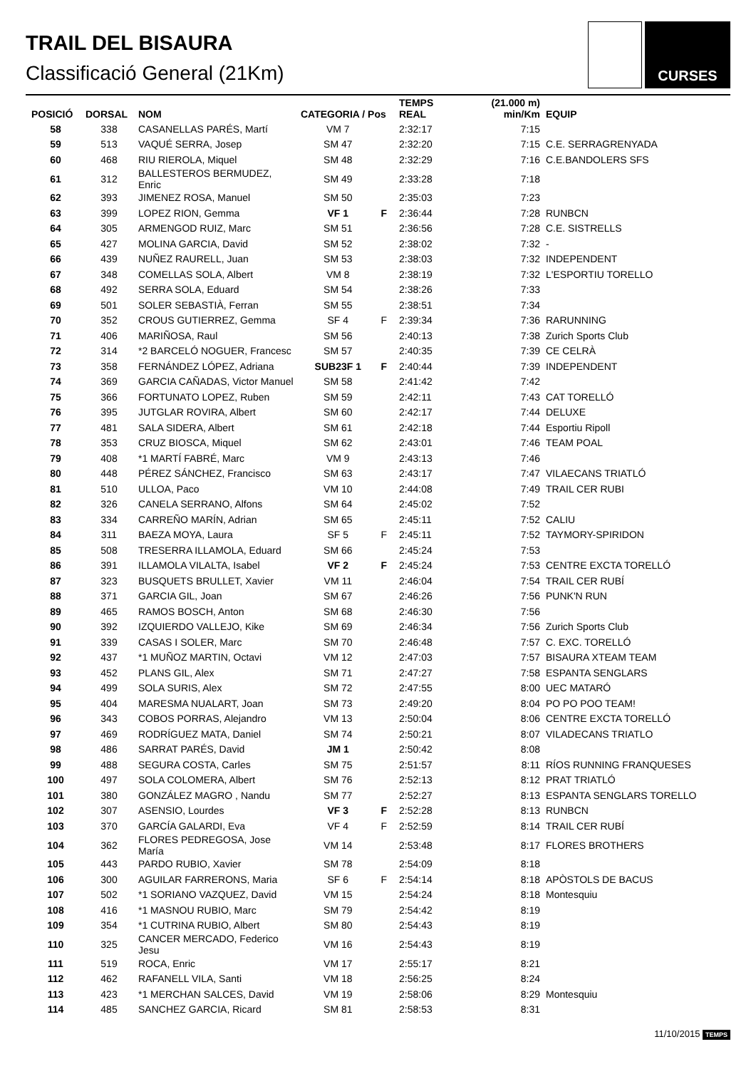TRAIL DEL BISAURA
Classificació General (21Km)
CURSES
| POSICIÓ | DORSAL | NOM | CATEGORIA / Pos | | TEMPS REAL | (21.000 m) min/Km | EQUIP |
| --- | --- | --- | --- | --- | --- | --- | --- |
| 58 | 338 | CASANELLAS PARÉS, Martí | VM 7 | | 2:32:17 | 7:15 | |
| 59 | 513 | VAQUÉ SERRA, Josep | SM 47 | | 2:32:20 | 7:15 | C.E. SERRAGRENYADA |
| 60 | 468 | RIU RIEROLA, Miquel | SM 48 | | 2:32:29 | 7:16 | C.E.BANDOLERS SFS |
| 61 | 312 | BALLESTEROS BERMUDEZ, Enric | SM 49 | | 2:33:28 | 7:18 | |
| 62 | 393 | JIMENEZ ROSA, Manuel | SM 50 | | 2:35:03 | 7:23 | |
| 63 | 399 | LOPEZ RION, Gemma | VF 1 | F | 2:36:44 | 7:28 | RUNBCN |
| 64 | 305 | ARMENGOD RUIZ, Marc | SM 51 | | 2:36:56 | 7:28 | C.E. SISTRELLS |
| 65 | 427 | MOLINA GARCIA, David | SM 52 | | 2:38:02 | 7:32 | - |
| 66 | 439 | NUÑEZ RAURELL, Juan | SM 53 | | 2:38:03 | 7:32 | INDEPENDENT |
| 67 | 348 | COMELLAS SOLA, Albert | VM 8 | | 2:38:19 | 7:32 | L'ESPORTIU TORELLO |
| 68 | 492 | SERRA SOLA, Eduard | SM 54 | | 2:38:26 | 7:33 | |
| 69 | 501 | SOLER SEBASTIÀ, Ferran | SM 55 | | 2:38:51 | 7:34 | |
| 70 | 352 | CROUS GUTIERREZ, Gemma | SF 4 | F | 2:39:34 | 7:36 | RARUNNING |
| 71 | 406 | MARIÑOSA, Raul | SM 56 | | 2:40:13 | 7:38 | Zurich Sports Club |
| 72 | 314 | *2 BARCELÓ NOGUER, Francesc | SM 57 | | 2:40:35 | 7:39 | CE CELRÀ |
| 73 | 358 | FERNÁNDEZ LÓPEZ, Adriana | SUB23F 1 | F | 2:40:44 | 7:39 | INDEPENDENT |
| 74 | 369 | GARCIA CAÑADAS, Victor Manuel | SM 58 | | 2:41:42 | 7:42 | |
| 75 | 366 | FORTUNATO LOPEZ, Ruben | SM 59 | | 2:42:11 | 7:43 | CAT TORELLÓ |
| 76 | 395 | JUTGLAR ROVIRA, Albert | SM 60 | | 2:42:17 | 7:44 | DELUXE |
| 77 | 481 | SALA SIDERA, Albert | SM 61 | | 2:42:18 | 7:44 | Esportiu Ripoll |
| 78 | 353 | CRUZ BIOSCA, Miquel | SM 62 | | 2:43:01 | 7:46 | TEAM POAL |
| 79 | 408 | *1 MARTÍ FABRÉ, Marc | VM 9 | | 2:43:13 | 7:46 | |
| 80 | 448 | PÉREZ SÁNCHEZ, Francisco | SM 63 | | 2:43:17 | 7:47 | VILAECANS TRIATLÓ |
| 81 | 510 | ULLOA, Paco | VM 10 | | 2:44:08 | 7:49 | TRAIL CER RUBI |
| 82 | 326 | CANELA SERRANO, Alfons | SM 64 | | 2:45:02 | 7:52 | |
| 83 | 334 | CARREÑO MARÍN, Adrian | SM 65 | | 2:45:11 | 7:52 | CALIU |
| 84 | 311 | BAEZA MOYA, Laura | SF 5 | F | 2:45:11 | 7:52 | TAYMORY-SPIRIDON |
| 85 | 508 | TRESERRA ILLAMOLA, Eduard | SM 66 | | 2:45:24 | 7:53 | |
| 86 | 391 | ILLAMOLA VILALTA, Isabel | VF 2 | F | 2:45:24 | 7:53 | CENTRE EXCTA TORELLÓ |
| 87 | 323 | BUSQUETS BRULLET, Xavier | VM 11 | | 2:46:04 | 7:54 | TRAIL CER RUBÍ |
| 88 | 371 | GARCIA GIL, Joan | SM 67 | | 2:46:26 | 7:56 | PUNK'N RUN |
| 89 | 465 | RAMOS BOSCH, Anton | SM 68 | | 2:46:30 | 7:56 | |
| 90 | 392 | IZQUIERDO VALLEJO, Kike | SM 69 | | 2:46:34 | 7:56 | Zurich Sports Club |
| 91 | 339 | CASAS I SOLER, Marc | SM 70 | | 2:46:48 | 7:57 | C. EXC. TORELLÓ |
| 92 | 437 | *1 MUÑOZ MARTIN, Octavi | VM 12 | | 2:47:03 | 7:57 | BISAURA XTEAM TEAM |
| 93 | 452 | PLANS GIL, Alex | SM 71 | | 2:47:27 | 7:58 | ESPANTA SENGLARS |
| 94 | 499 | SOLA SURIS, Alex | SM 72 | | 2:47:55 | 8:00 | UEC MATARÓ |
| 95 | 404 | MARESMA NUALART, Joan | SM 73 | | 2:49:20 | 8:04 | PO PO POO TEAM! |
| 96 | 343 | COBOS PORRAS, Alejandro | VM 13 | | 2:50:04 | 8:06 | CENTRE EXCTA TORELLÓ |
| 97 | 469 | RODRÍGUEZ MATA, Daniel | SM 74 | | 2:50:21 | 8:07 | VILADECANS TRIATLO |
| 98 | 486 | SARRAT PARÉS, David | JM 1 | | 2:50:42 | 8:08 | |
| 99 | 488 | SEGURA COSTA, Carles | SM 75 | | 2:51:57 | 8:11 | RÍOS RUNNING FRANQUESES |
| 100 | 497 | SOLA COLOMERA, Albert | SM 76 | | 2:52:13 | 8:12 | PRAT TRIATLÓ |
| 101 | 380 | GONZÁLEZ MAGRO , Nandu | SM 77 | | 2:52:27 | 8:13 | ESPANTA SENGLARS TORELLO |
| 102 | 307 | ASENSIO, Lourdes | VF 3 | F | 2:52:28 | 8:13 | RUNBCN |
| 103 | 370 | GARCÍA GALARDI, Eva | VF 4 | F | 2:52:59 | 8:14 | TRAIL CER RUBÍ |
| 104 | 362 | FLORES PEDREGOSA, Jose María | VM 14 | | 2:53:48 | 8:17 | FLORES BROTHERS |
| 105 | 443 | PARDO RUBIO, Xavier | SM 78 | | 2:54:09 | 8:18 | |
| 106 | 300 | AGUILAR FARRERONS, Maria | SF 6 | F | 2:54:14 | 8:18 | APÒSTOLS DE BACUS |
| 107 | 502 | *1 SORIANO VAZQUEZ, David | VM 15 | | 2:54:24 | 8:18 | Montesquiu |
| 108 | 416 | *1 MASNOU RUBIO, Marc | SM 79 | | 2:54:42 | 8:19 | |
| 109 | 354 | *1 CUTRINA RUBIO, Albert | SM 80 | | 2:54:43 | 8:19 | |
| 110 | 325 | CANCER MERCADO, Federico Jesu | VM 16 | | 2:54:43 | 8:19 | |
| 111 | 519 | ROCA, Enric | VM 17 | | 2:55:17 | 8:21 | |
| 112 | 462 | RAFANELL VILA, Santi | VM 18 | | 2:56:25 | 8:24 | |
| 113 | 423 | *1 MERCHAN SALCES, David | VM 19 | | 2:58:06 | 8:29 | Montesquiu |
| 114 | 485 | SANCHEZ GARCIA, Ricard | SM 81 | | 2:58:53 | 8:31 | |
11/10/2015 TEMPS